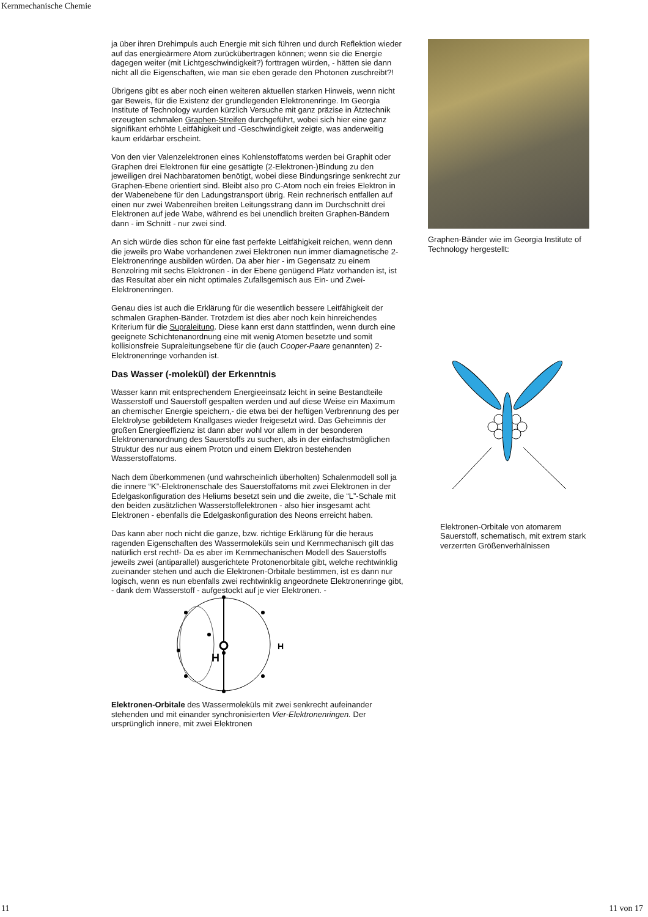Kernmechanische Chemie
ja über ihren Drehimpuls auch Energie mit sich führen und durch Reflektion wieder auf das energieärmere Atom zurückübertragen können; wenn sie die Energie dagegen weiter (mit Lichtgeschwindigkeit?) forttragen würden, - hätten sie dann nicht all die Eigenschaften, wie man sie eben gerade den Photonen zuschreibt?!
Übrigens gibt es aber noch einen weiteren aktuellen starken Hinweis, wenn nicht gar Beweis, für die Existenz der grundlegenden Elektronenringe. Im Georgia Institute of Technology wurden kürzlich Versuche mit ganz präzise in Ätztechnik erzeugten schmalen Graphen-Streifen durchgeführt, wobei sich hier eine ganz signifikant erhöhte Leitfähigkeit und -Geschwindigkeit zeigte, was anderweitig kaum erklärbar erscheint.
Von den vier Valenzelektronen eines Kohlenstoffatoms werden bei Graphit oder Graphen drei Elektronen für eine gesättigte (2-Elektronen-)Bindung zu den jeweiligen drei Nachbaratomen benötigt, wobei diese Bindungsringe senkrecht zur Graphen-Ebene orientiert sind. Bleibt also pro C-Atom noch ein freies Elektron in der Wabenebene für den Ladungstransport übrig. Rein rechnerisch entfallen auf einen nur zwei Wabenreihen breiten Leitungsstrang dann im Durchschnitt drei Elektronen auf jede Wabe, während es bei unendlich breiten Graphen-Bändern dann - im Schnitt - nur zwei sind.
An sich würde dies schon für eine fast perfekte Leitfähigkeit reichen, wenn denn die jeweils pro Wabe vorhandenen zwei Elektronen nun immer diamagnetische 2-Elektronenringe ausbilden würden. Da aber hier - im Gegensatz zu einem Benzolring mit sechs Elektronen - in der Ebene genügend Platz vorhanden ist, ist das Resultat aber ein nicht optimales Zufallsgemisch aus Ein- und Zwei-Elektronenringen.
Genau dies ist auch die Erklärung für die wesentlich bessere Leitfähigkeit der schmalen Graphen-Bänder. Trotzdem ist dies aber noch kein hinreichendes Kriterium für die Supraleitung. Diese kann erst dann stattfinden, wenn durch eine geeignete Schichtenanordnung eine mit wenig Atomen besetzte und somit kollisionsfreie Supraleitungsebene für die (auch Cooper-Paare genannten) 2-Elektronenringe vorhanden ist.
Das Wasser (-molekül) der Erkenntnis
Wasser kann mit entsprechendem Energieeinsatz leicht in seine Bestandteile Wasserstoff und Sauerstoff gespalten werden und auf diese Weise ein Maximum an chemischer Energie speichern,- die etwa bei der heftigen Verbrennung des per Elektrolyse gebildetem Knallgases wieder freigesetzt wird. Das Geheimnis der großen Energieeffizienz ist dann aber wohl vor allem in der besonderen Elektronenanordnung des Sauerstoffs zu suchen, als in der einfachstmöglichen Struktur des nur aus einem Proton und einem Elektron bestehenden Wasserstoffatoms.
Nach dem überkommenen (und wahrscheinlich überholten) Schalenmodell soll ja die innere “K”-Elektronenschale des Sauerstoffatoms mit zwei Elektronen in der Edelgaskonfiguration des Heliums besetzt sein und die zweite, die “L”-Schale mit den beiden zusätzlichen Wasserstoffelektronen - also hier insgesamt acht Elektronen - ebenfalls die Edelgaskonfiguration des Neons erreicht haben.
Das kann aber noch nicht die ganze, bzw. richtige Erklärung für die heraus ragenden Eigenschaften des Wassermoleküls sein und Kernmechanisch gilt das natürlich erst recht!- Da es aber im Kernmechanischen Modell des Sauerstoffs jeweils zwei (antiparallel) ausgerichtete Protonenorbitale gibt, welche rechtwinklig zueinander stehen und auch die Elektronen-Orbitale bestimmen, ist es dann nur logisch, wenn es nun ebenfalls zwei rechtwinklig angeordnete Elektronenringe gibt, - dank dem Wasserstoff - aufgestockt auf je vier Elektronen. -
H
H
Elektronen-Orbitale des Wassermoleküls mit zwei senkrecht aufeinander stehenden und mit einander synchronisierten Vier-Elektronenringen. Der ursprünglich innere, mit zwei Elektronen
Graphen-Bänder wie im Georgia Institute of Technology hergestellt:
Elektronen-Orbitale von atomarem Sauerstoff, schematisch, mit extrem stark verzerrten Größenverhälnissen
11 11 von 17